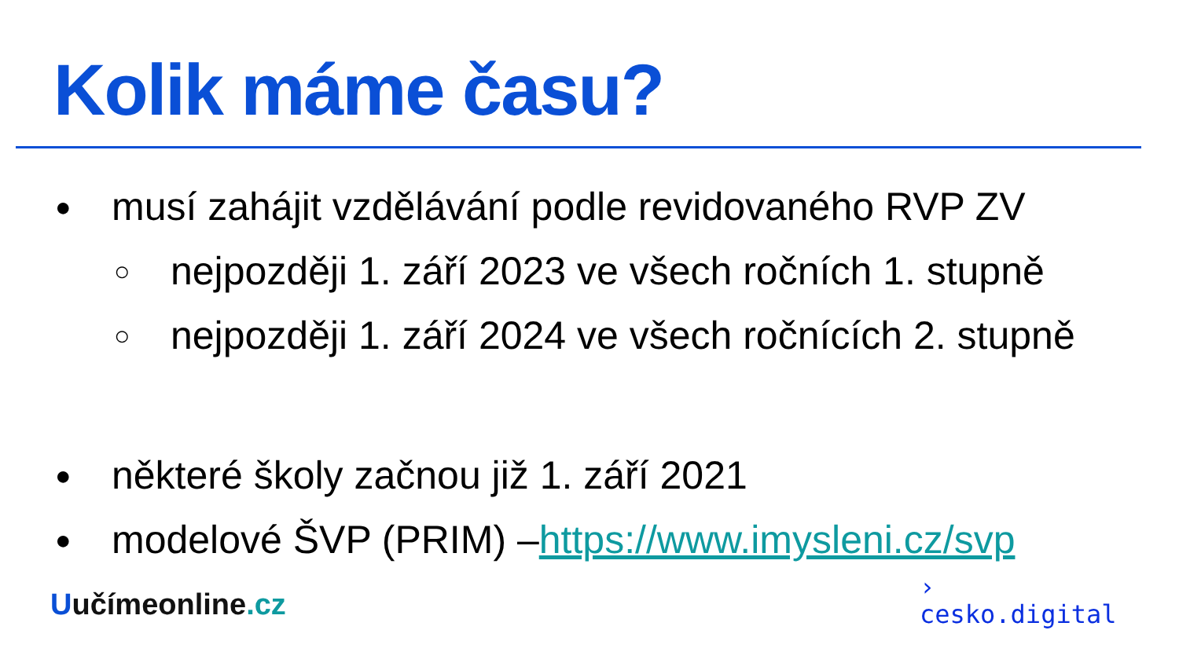Kolik máme času?
● musí zahájit vzdělávání podle revidovaného RVP ZV
○ nejpozději 1. září 2023 ve všech ročních 1. stupně
○ nejpozději 1. září 2024 ve všech ročnících 2. stupně
● některé školy začnou již 1. září 2021
● modelové ŠVP (PRIM) – https://www.imysleni.cz/svp
Uučímeonline.cz
›
cesko.digital